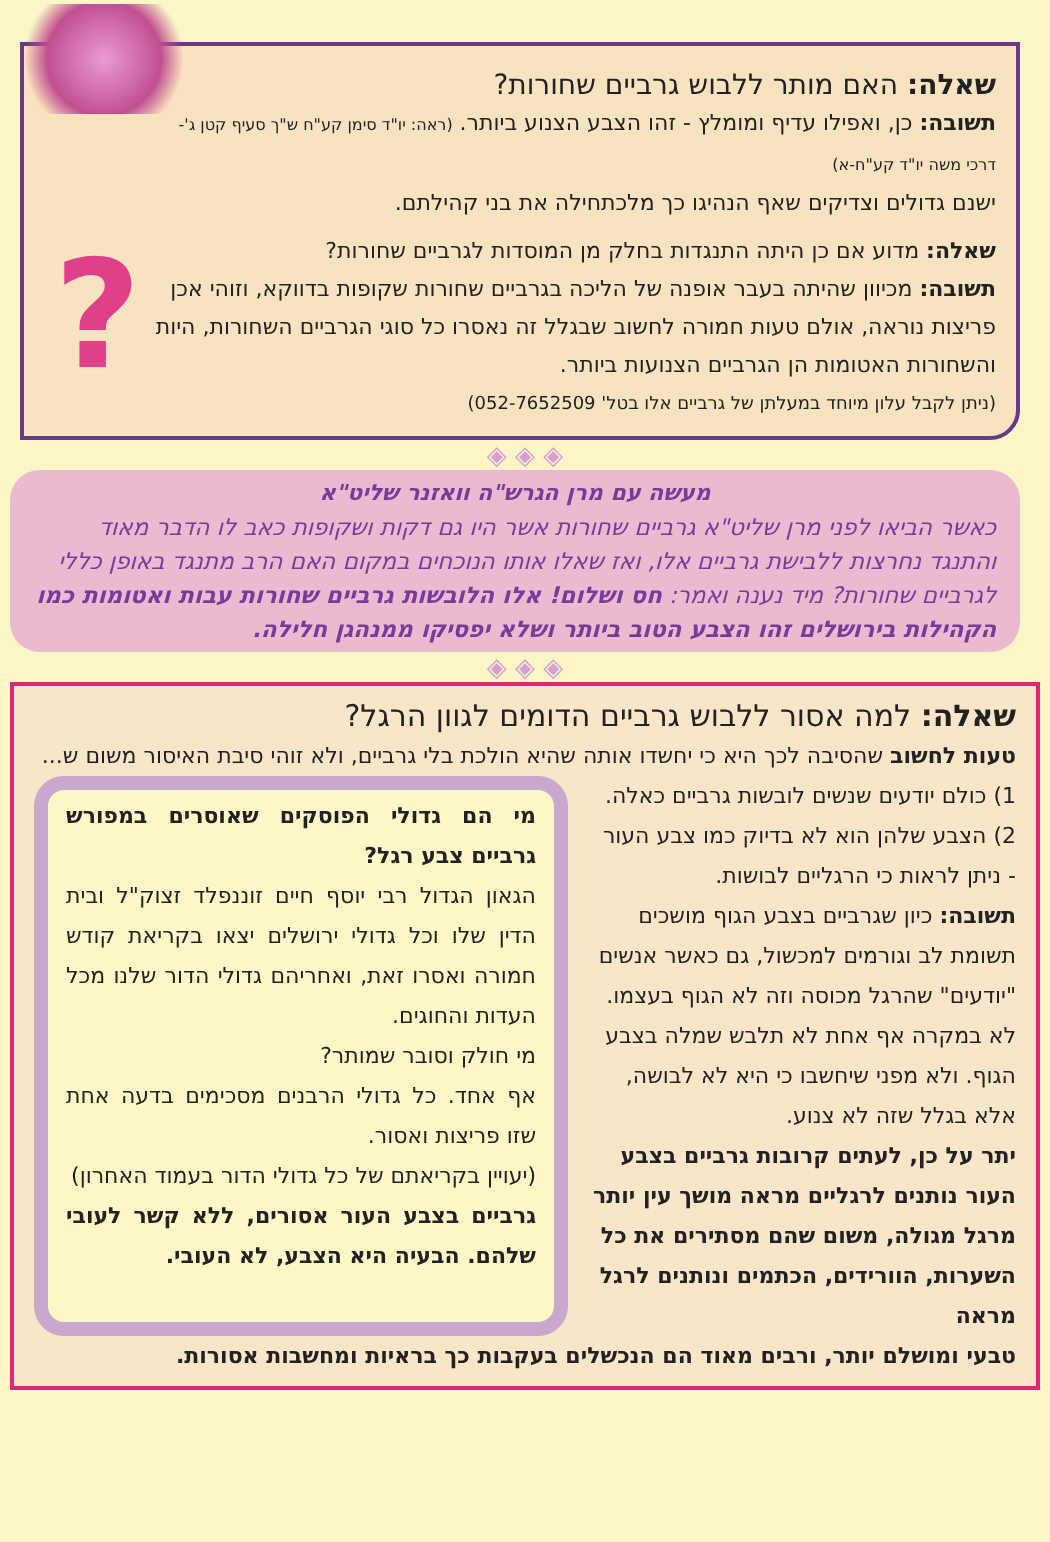?
שאלה: האם מותר ללבוש גרביים שחורות?
תשובה: כן, ואפילו עדיף ומומלץ - זהו הצבע הצנוע ביותר. (ראה: יו"ד סימן קע"ח ש"ך סעיף קטן ג'-דרכי משה יו"ד קע"ח-א)
ישנם גדולים וצדיקים שאף הנהיגו כך מלכתחילה את בני קהילתם.
שאלה: מדוע אם כן היתה התנגדות בחלק מן המוסדות לגרביים שחורות?
תשובה: מכיוון שהיתה בעבר אופנה של הליכה בגרביים שחורות שקופות בדווקא, וזוהי אכן פריצות נוראה, אולם טעות חמורה לחשוב שבגלל זה נאסרו כל סוגי הגרביים השחורות, היות והשחורות האטומות הן הגרביים הצנועות ביותר.
(ניתן לקבל עלון מיוחד במעלתן של גרביים אלו בטל' 052-7652509)
◈ ◈ ◈
מעשה עם מרן הגרש"ה וואזנר שליט"א
כאשר הביאו לפני מרן שליט"א גרביים שחורות אשר היו גם דקות ושקופות כאב לו הדבר מאוד והתנגד נחרצות ללבישת גרביים אלו, ואז שאלו אותו הנוכחים במקום האם הרב מתנגד באופן כללי לגרביים שחורות? מיד נענה ואמר: חס ושלום! אלו הלובשות גרביים שחורות עבות ואטומות כמו הקהילות בירושלים זהו הצבע הטוב ביותר ושלא יפסיקו ממנהגן חלילה.
◈ ◈ ◈
שאלה: למה אסור ללבוש גרביים הדומים לגוון הרגל?
טעות לחשוב שהסיבה לכך היא כי יחשדו אותה שהיא הולכת בלי גרביים, ולא זוהי סיבת האיסור משום ש...
1) כולם יודעים שנשים לובשות גרביים כאלה.
2) הצבע שלהן הוא לא בדיוק כמו צבע העור - ניתן לראות כי הרגליים לבושות.
תשובה: כיון שגרביים בצבע הגוף מושכים תשומת לב וגורמים למכשול, גם כאשר אנשים "יודעים" שהרגל מכוסה וזה לא הגוף בעצמו.
לא במקרה אף אחת לא תלבש שמלה בצבע הגוף. ולא מפני שיחשבו כי היא לא לבושה, אלא בגלל שזה לא צנוע.
יתר על כן, לעתים קרובות גרביים בצבע העור נותנים לרגליים מראה מושך עין יותר מרגל מגולה, משום שהם מסתירים את כל השערות, הוורידים, הכתמים ונותנים לרגל מראה
מי הם גדולי הפוסקים שאוסרים במפורש גרביים צבע רגל?
הגאון הגדול רבי יוסף חיים זוננפלד זצוק"ל ובית הדין שלו וכל גדולי ירושלים יצאו בקריאת קודש חמורה ואסרו זאת, ואחריהם גדולי הדור שלנו מכל העדות והחוגים.
מי חולק וסובר שמותר?
אף אחד. כל גדולי הרבנים מסכימים בדעה אחת שזו פריצות ואסור.
(יעויין בקריאתם של כל גדולי הדור בעמוד האחרון)
גרביים בצבע העור אסורים, ללא קשר לעובי שלהם. הבעיה היא הצבע, לא העובי.
טבעי ומושלם יותר, ורבים מאוד הם הנכשלים בעקבות כך בראיות ומחשבות אסורות.